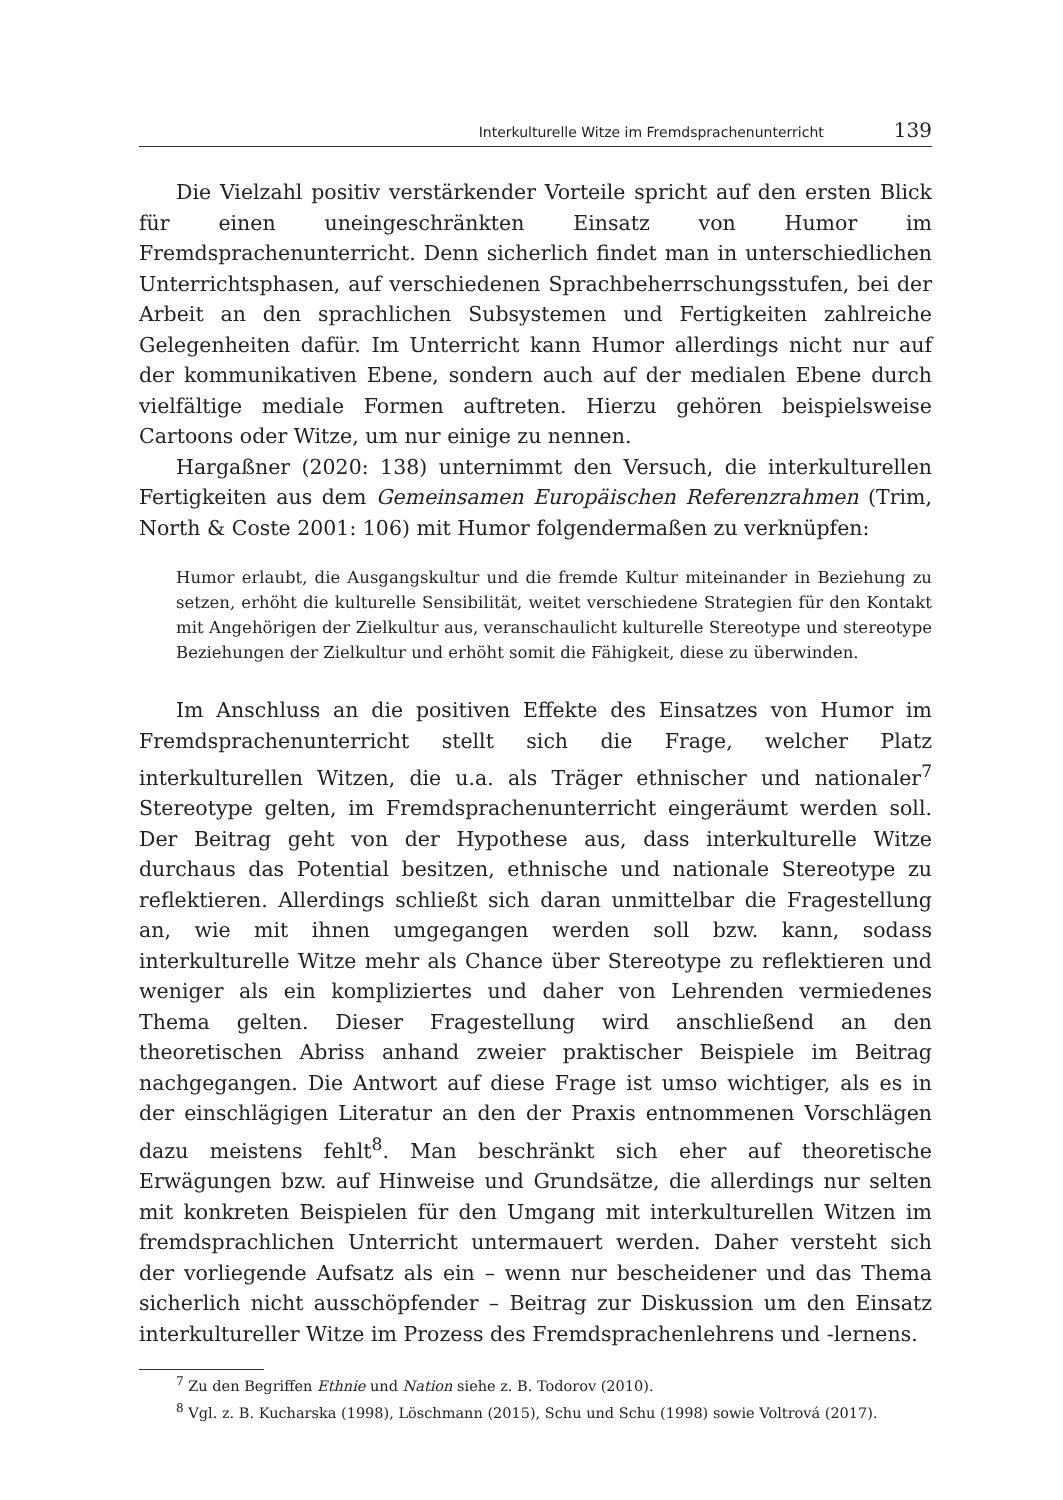Interkulturelle Witze im Fremdsprachenunterricht 139
Die Vielzahl positiv verstärkender Vorteile spricht auf den ersten Blick für einen uneingeschränkten Einsatz von Humor im Fremdsprachenunterricht. Denn sicherlich findet man in unterschiedlichen Unterrichtsphasen, auf verschiedenen Sprachbeherrschungsstufen, bei der Arbeit an den sprachlichen Subsystemen und Fertigkeiten zahlreiche Gelegenheiten dafür. Im Unterricht kann Humor allerdings nicht nur auf der kommunikativen Ebene, sondern auch auf der medialen Ebene durch vielfältige mediale Formen auftreten. Hierzu gehören beispielsweise Cartoons oder Witze, um nur einige zu nennen.
Hargaßner (2020: 138) unternimmt den Versuch, die interkulturellen Fertigkeiten aus dem Gemeinsamen Europäischen Referenzrahmen (Trim, North & Coste 2001: 106) mit Humor folgendermaßen zu verknüpfen:
Humor erlaubt, die Ausgangskultur und die fremde Kultur miteinander in Beziehung zu setzen, erhöht die kulturelle Sensibilität, weitet verschiedene Strategien für den Kontakt mit Angehörigen der Zielkultur aus, veranschaulicht kulturelle Stereotype und stereotype Beziehungen der Zielkultur und erhöht somit die Fähigkeit, diese zu überwinden.
Im Anschluss an die positiven Effekte des Einsatzes von Humor im Fremdsprachenunterricht stellt sich die Frage, welcher Platz interkulturellen Witzen, die u.a. als Träger ethnischer und nationaler<sup>7</sup> Stereotype gelten, im Fremdsprachenunterricht eingeräumt werden soll. Der Beitrag geht von der Hypothese aus, dass interkulturelle Witze durchaus das Potential besitzen, ethnische und nationale Stereotype zu reflektieren. Allerdings schließt sich daran unmittelbar die Fragestellung an, wie mit ihnen umgegangen werden soll bzw. kann, sodass interkulturelle Witze mehr als Chance über Stereotype zu reflektieren und weniger als ein kompliziertes und daher von Lehrenden vermiedenes Thema gelten. Dieser Fragestellung wird anschließend an den theoretischen Abriss anhand zweier praktischer Beispiele im Beitrag nachgegangen. Die Antwort auf diese Frage ist umso wichtiger, als es in der einschlägigen Literatur an den der Praxis entnommenen Vorschlägen dazu meistens fehlt<sup>8</sup>. Man beschränkt sich eher auf theoretische Erwägungen bzw. auf Hinweise und Grundsätze, die allerdings nur selten mit konkreten Beispielen für den Umgang mit interkulturellen Witzen im fremdsprachlichen Unterricht untermauert werden. Daher versteht sich der vorliegende Aufsatz als ein – wenn nur bescheidener und das Thema sicherlich nicht ausschöpfender – Beitrag zur Diskussion um den Einsatz interkultureller Witze im Prozess des Fremdsprachenlehrens und -lernens.
<sup>7</sup> Zu den Begriffen Ethnie und Nation siehe z. B. Todorov (2010).
<sup>8</sup> Vgl. z. B. Kucharska (1998), Löschmann (2015), Schu und Schu (1998) sowie Voltrová (2017).